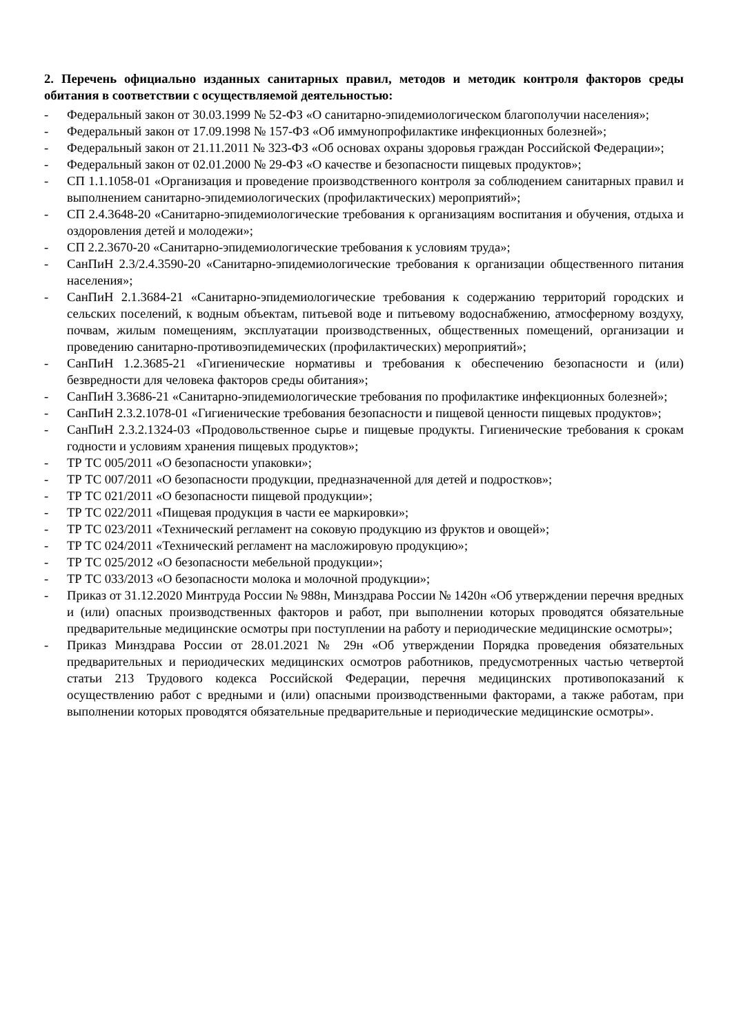2. Перечень официально изданных санитарных правил, методов и методик контроля факторов среды обитания в соответствии с осуществляемой деятельностью:
- Федеральный закон от 30.03.1999 № 52-ФЗ «О санитарно-эпидемиологическом благополучии населения»;
- Федеральный закон от 17.09.1998 № 157-ФЗ «Об иммунопрофилактике инфекционных болезней»;
- Федеральный закон от 21.11.2011 № 323-ФЗ «Об основах охраны здоровья граждан Российской Федерации»;
- Федеральный закон от 02.01.2000 № 29-ФЗ «О качестве и безопасности пищевых продуктов»;
- СП 1.1.1058-01 «Организация и проведение производственного контроля за соблюдением санитарных правил и выполнением санитарно-эпидемиологических (профилактических) мероприятий»;
- СП 2.4.3648-20 «Санитарно-эпидемиологические требования к организациям воспитания и обучения, отдыха и оздоровления детей и молодежи»;
- СП 2.2.3670-20 «Санитарно-эпидемиологические требования к условиям труда»;
- СанПиН 2.3/2.4.3590-20 «Санитарно-эпидемиологические требования к организации общественного питания населения»;
- СанПиН 2.1.3684-21 «Санитарно-эпидемиологические требования к содержанию территорий городских и сельских поселений, к водным объектам, питьевой воде и питьевому водоснабжению, атмосферному воздуху, почвам, жилым помещениям, эксплуатации производственных, общественных помещений, организации и проведению санитарно-противоэпидемических (профилактических) мероприятий»;
- СанПиН 1.2.3685-21 «Гигиенические нормативы и требования к обеспечению безопасности и (или) безвредности для человека факторов среды обитания»;
- СанПиН 3.3686-21 «Санитарно-эпидемиологические требования по профилактике инфекционных болезней»;
- СанПиН 2.3.2.1078-01 «Гигиенические требования безопасности и пищевой ценности пищевых продуктов»;
- СанПиН 2.3.2.1324-03 «Продовольственное сырье и пищевые продукты. Гигиенические требования к срокам годности и условиям хранения пищевых продуктов»;
- ТР ТС 005/2011 «О безопасности упаковки»;
- ТР ТС 007/2011 «О безопасности продукции, предназначенной для детей и подростков»;
- ТР ТС 021/2011 «О безопасности пищевой продукции»;
- ТР ТС 022/2011 «Пищевая продукция в части ее маркировки»;
- ТР ТС 023/2011 «Технический регламент на соковую продукцию из фруктов и овощей»;
- ТР ТС 024/2011 «Технический регламент на масложировую продукцию»;
- ТР ТС 025/2012 «О безопасности мебельной продукции»;
- ТР ТС 033/2013 «О безопасности молока и молочной продукции»;
- Приказ от 31.12.2020 Минтруда России № 988н, Минздрава России № 1420н «Об утверждении перечня вредных и (или) опасных производственных факторов и работ, при выполнении которых проводятся обязательные предварительные медицинские осмотры при поступлении на работу и периодические медицинские осмотры»;
- Приказ Минздрава России от 28.01.2021 № 29н «Об утверждении Порядка проведения обязательных предварительных и периодических медицинских осмотров работников, предусмотренных частью четвертой статьи 213 Трудового кодекса Российской Федерации, перечня медицинских противопоказаний к осуществлению работ с вредными и (или) опасными производственными факторами, а также работам, при выполнении которых проводятся обязательные предварительные и периодические медицинские осмотры».